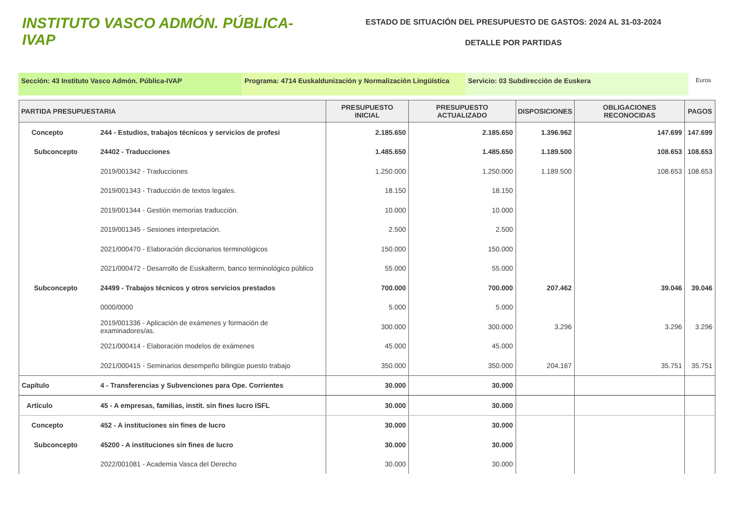INSTITUTO VASCO ADMÓN. PÚBLICA-IVAP
ESTADO DE SITUACIÓN DEL PRESUPUESTO DE GASTOS: 2024 AL 31-03-2024
DETALLE POR PARTIDAS
Sección: 43 Instituto Vasco Admón. Pública-IVAP Programa: 4714 Euskaldunización y Normalización Lingüística
Servicio: 03 Subdirección de Euskera
Euros
| PARTIDA PRESUPUESTARIA | | PRESUPUESTO INICIAL | PRESUPUESTO ACTUALIZADO | DISPOSICIONES | OBLIGACIONES RECONOCIDAS | PAGOS |
| --- | --- | --- | --- | --- | --- | --- |
| Concepto | 244 - Estudios, trabajos técnicos y servicios de profesi | 2.185.650 | 2.185.650 | 1.396.962 | 147.699 | 147.699 |
| Subconcepto | 24402 - Traducciones | 1.485.650 | 1.485.650 | 1.189.500 | 108.653 | 108.653 |
| | 2019/001342 - Traducciones | 1.250.000 | 1.250.000 | 1.189.500 | 108.653 | 108.653 |
| | 2019/001343 - Traducción de textos legales. | 18.150 | 18.150 | | | |
| | 2019/001344 - Gestión memorias traducción. | 10.000 | 10.000 | | | |
| | 2019/001345 - Sesiones interpretación. | 2.500 | 2.500 | | | |
| | 2021/000470 - Elaboración diccionarios terminológicos | 150.000 | 150.000 | | | |
| | 2021/000472 - Desarrollo de Euskalterm, banco terminológico público | 55.000 | 55.000 | | | |
| Subconcepto | 24499 - Trabajos técnicos y otros servicios prestados | 700.000 | 700.000 | 207.462 | 39.046 | 39.046 |
| | 0000/0000 | 5.000 | 5.000 | | | |
| | 2019/001336 - Aplicación de exámenes y formación de examinadores/as. | 300.000 | 300.000 | 3.296 | 3.296 | 3.296 |
| | 2021/000414 - Elaboración modelos de exámenes | 45.000 | 45.000 | | | |
| | 2021/000415 - Seminarios desempeño bilingüe puesto trabajo | 350.000 | 350.000 | 204.167 | 35.751 | 35.751 |
| Capítulo | 4 - Transferencias y Subvenciones para Ope. Corrientes | 30.000 | 30.000 | | | |
| Artículo | 45 - A empresas, familias, instit. sin fines lucro ISFL | 30.000 | 30.000 | | | |
| Concepto | 452 - A instituciones sin fines de lucro | 30.000 | 30.000 | | | |
| Subconcepto | 45200 - A instituciones sin fines de lucro | 30.000 | 30.000 | | | |
| | 2022/001081 - Academia Vasca del Derecho | 30.000 | 30.000 | | | |